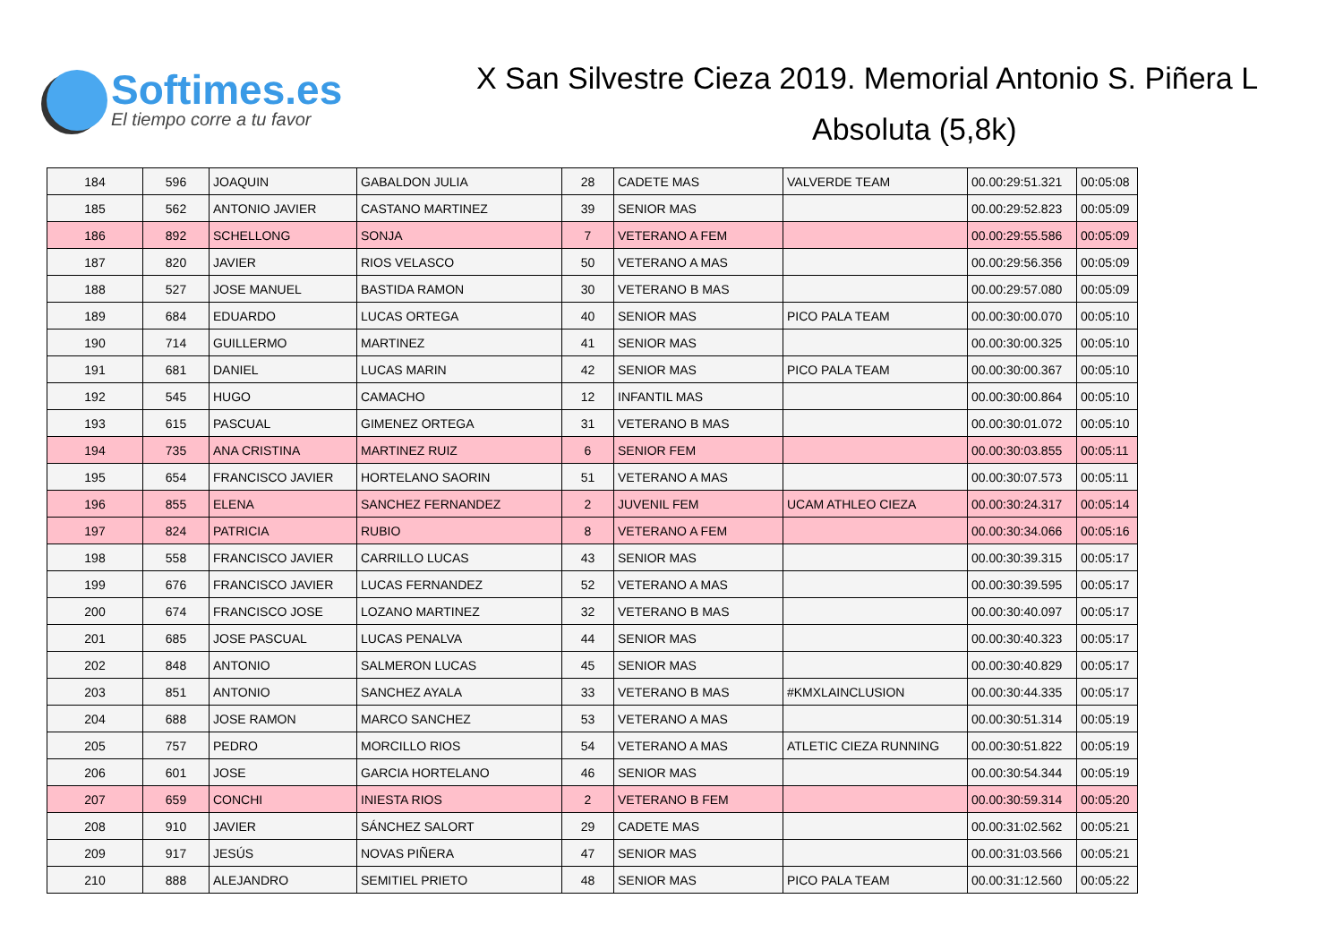Softimes.es
El tiempo corre a tu favor
X San Silvestre Cieza 2019. Memorial Antonio S. Piñera L
Absoluta (5,8k)
| 184 | 596 | JOAQUIN | GABALDON JULIA | 28 | CADETE MAS | VALVERDE TEAM | 00.00:29:51.321 | 00:05:08 |
| 185 | 562 | ANTONIO JAVIER | CASTANO MARTINEZ | 39 | SENIOR MAS | | 00.00:29:52.823 | 00:05:09 |
| 186 | 892 | SCHELLONG | SONJA | 7 | VETERANO A FEM | | 00.00:29:55.586 | 00:05:09 |
| 187 | 820 | JAVIER | RIOS VELASCO | 50 | VETERANO A MAS | | 00.00:29:56.356 | 00:05:09 |
| 188 | 527 | JOSE MANUEL | BASTIDA RAMON | 30 | VETERANO B MAS | | 00.00:29:57.080 | 00:05:09 |
| 189 | 684 | EDUARDO | LUCAS ORTEGA | 40 | SENIOR MAS | PICO PALA TEAM | 00.00:30:00.070 | 00:05:10 |
| 190 | 714 | GUILLERMO | MARTINEZ | 41 | SENIOR MAS | | 00.00:30:00.325 | 00:05:10 |
| 191 | 681 | DANIEL | LUCAS MARIN | 42 | SENIOR MAS | PICO PALA TEAM | 00.00:30:00.367 | 00:05:10 |
| 192 | 545 | HUGO | CAMACHO | 12 | INFANTIL MAS | | 00.00:30:00.864 | 00:05:10 |
| 193 | 615 | PASCUAL | GIMENEZ ORTEGA | 31 | VETERANO B MAS | | 00.00:30:01.072 | 00:05:10 |
| 194 | 735 | ANA CRISTINA | MARTINEZ RUIZ | 6 | SENIOR FEM | | 00.00:30:03.855 | 00:05:11 |
| 195 | 654 | FRANCISCO JAVIER | HORTELANO SAORIN | 51 | VETERANO A MAS | | 00.00:30:07.573 | 00:05:11 |
| 196 | 855 | ELENA | SANCHEZ FERNANDEZ | 2 | JUVENIL FEM | UCAM ATHLEO CIEZA | 00.00:30:24.317 | 00:05:14 |
| 197 | 824 | PATRICIA | RUBIO | 8 | VETERANO A FEM | | 00.00:30:34.066 | 00:05:16 |
| 198 | 558 | FRANCISCO JAVIER | CARRILLO LUCAS | 43 | SENIOR MAS | | 00.00:30:39.315 | 00:05:17 |
| 199 | 676 | FRANCISCO JAVIER | LUCAS FERNANDEZ | 52 | VETERANO A MAS | | 00.00:30:39.595 | 00:05:17 |
| 200 | 674 | FRANCISCO JOSE | LOZANO MARTINEZ | 32 | VETERANO B MAS | | 00.00:30:40.097 | 00:05:17 |
| 201 | 685 | JOSE PASCUAL | LUCAS PENALVA | 44 | SENIOR MAS | | 00.00:30:40.323 | 00:05:17 |
| 202 | 848 | ANTONIO | SALMERON LUCAS | 45 | SENIOR MAS | | 00.00:30:40.829 | 00:05:17 |
| 203 | 851 | ANTONIO | SANCHEZ AYALA | 33 | VETERANO B MAS | #KMXLAINCLUSION | 00.00:30:44.335 | 00:05:17 |
| 204 | 688 | JOSE RAMON | MARCO SANCHEZ | 53 | VETERANO A MAS | | 00.00:30:51.314 | 00:05:19 |
| 205 | 757 | PEDRO | MORCILLO RIOS | 54 | VETERANO A MAS | ATLETIC CIEZA RUNNING | 00.00:30:51.822 | 00:05:19 |
| 206 | 601 | JOSE | GARCIA HORTELANO | 46 | SENIOR MAS | | 00.00:30:54.344 | 00:05:19 |
| 207 | 659 | CONCHI | INIESTA RIOS | 2 | VETERANO B FEM | | 00.00:30:59.314 | 00:05:20 |
| 208 | 910 | JAVIER | SÁNCHEZ SALORT | 29 | CADETE MAS | | 00.00:31:02.562 | 00:05:21 |
| 209 | 917 | JESÚS | NOVAS PIÑERA | 47 | SENIOR MAS | | 00.00:31:03.566 | 00:05:21 |
| 210 | 888 | ALEJANDRO | SEMITIEL PRIETO | 48 | SENIOR MAS | PICO PALA TEAM | 00.00:31:12.560 | 00:05:22 |